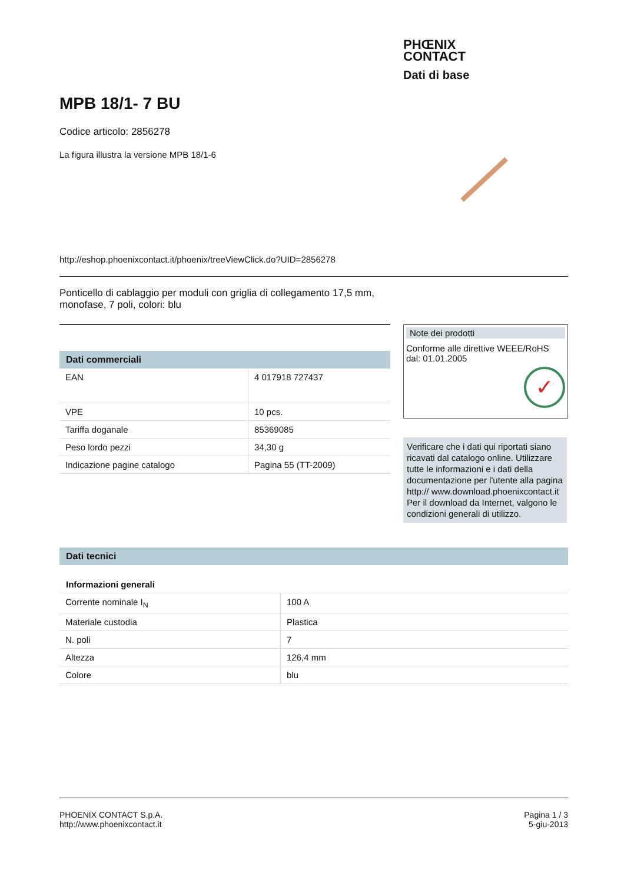PHŒNIX
CONTACT
Dati di base
MPB 18/1- 7 BU
Codice articolo: 2856278
La figura illustra la versione MPB 18/1-6
http://eshop.phoenixcontact.it/phoenix/treeViewClick.do?UID=2856278
Ponticello di cablaggio per moduli con griglia di collegamento 17,5 mm, monofase, 7 poli, colori: blu
Dati commerciali
| EAN | 4 017918 727437 |
| VPE | 10 pcs. |
| Tariffa doganale | 85369085 |
| Peso lordo pezzi | 34,30 g |
| Indicazione pagine catalogo | Pagina 55 (TT-2009) |
Note dei prodotti
Conforme alle direttive WEEE/RoHS dal: 01.01.2005
✓
Verificare che i dati qui riportati siano ricavati dal catalogo online. Utilizzare tutte le informazioni e i dati della documentazione per l'utente alla pagina http:// www.download.phoenixcontact.it Per il download da Internet, valgono le condizioni generali di utilizzo.
Dati tecnici
Informazioni generali
| Corrente nominale I<sub>N</sub> | 100 A |
| Materiale custodia | Plastica |
| N. poli | 7 |
| Altezza | 126,4 mm |
| Colore | blu |
PHOENIX CONTACT S.p.A.
http://www.phoenixcontact.it
Pagina 1 / 3
5-giu-2013